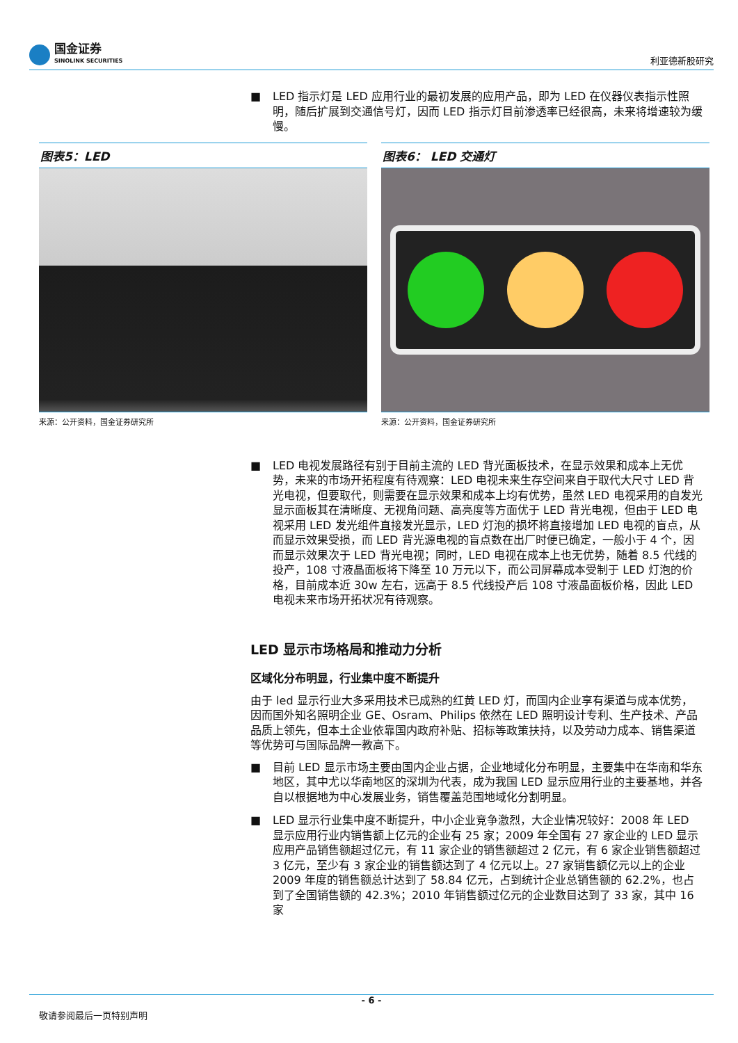国金证券
SINOLINK SECURITIES
利亚德新股研究
■ LED 指示灯是 LED 应用行业的最初发展的应用产品，即为 LED 在仪器仪表指示性照明，随后扩展到交通信号灯，因而 LED 指示灯目前渗透率已经很高，未来将增速较为缓慢。
图表5：LED
来源：公开资料，国金证券研究所
图表6： LED 交通灯
来源：公开资料，国金证券研究所
■ LED 电视发展路径有别于目前主流的 LED 背光面板技术，在显示效果和成本上无优势，未来的市场开拓程度有待观察：LED 电视未来生存空间来自于取代大尺寸 LED 背光电视，但要取代，则需要在显示效果和成本上均有优势，虽然 LED 电视采用的自发光显示面板其在清晰度、无视角问题、高亮度等方面优于 LED 背光电视，但由于 LED 电视采用 LED 发光组件直接发光显示，LED 灯泡的损坏将直接增加 LED 电视的盲点，从而显示效果受损，而 LED 背光源电视的盲点数在出厂时便已确定，一般小于 4 个，因而显示效果次于 LED 背光电视；同时，LED 电视在成本上也无优势，随着 8.5 代线的投产，108 寸液晶面板将下降至 10 万元以下，而公司屏幕成本受制于 LED 灯泡的价格，目前成本近 30w 左右，远高于 8.5 代线投产后 108 寸液晶面板价格，因此 LED 电视未来市场开拓状况有待观察。
LED 显示市场格局和推动力分析
区域化分布明显，行业集中度不断提升
由于 led 显示行业大多采用技术已成熟的红黄 LED 灯，而国内企业享有渠道与成本优势，因而国外知名照明企业 GE、Osram、Philips 依然在 LED 照明设计专利、生产技术、产品品质上领先，但本土企业依靠国内政府补贴、招标等政策扶持，以及劳动力成本、销售渠道等优势可与国际品牌一教高下。
■ 目前 LED 显示市场主要由国内企业占据，企业地域化分布明显，主要集中在华南和华东地区，其中尤以华南地区的深圳为代表，成为我国 LED 显示应用行业的主要基地，并各自以根据地为中心发展业务，销售覆盖范围地域化分割明显。
■ LED 显示行业集中度不断提升，中小企业竞争激烈，大企业情况较好：2008 年 LED 显示应用行业内销售额上亿元的企业有 25 家；2009 年全国有 27 家企业的 LED 显示应用产品销售额超过亿元，有 11 家企业的销售额超过 2 亿元，有 6 家企业销售额超过 3 亿元，至少有 3 家企业的销售额达到了 4 亿元以上。27 家销售额亿元以上的企业 2009 年度的销售额总计达到了 58.84 亿元，占到统计企业总销售额的 62.2%，也占到了全国销售额的 42.3%；2010 年销售额过亿元的企业数目达到了 33 家，其中 16 家
- 6 -
敬请参阅最后一页特别声明